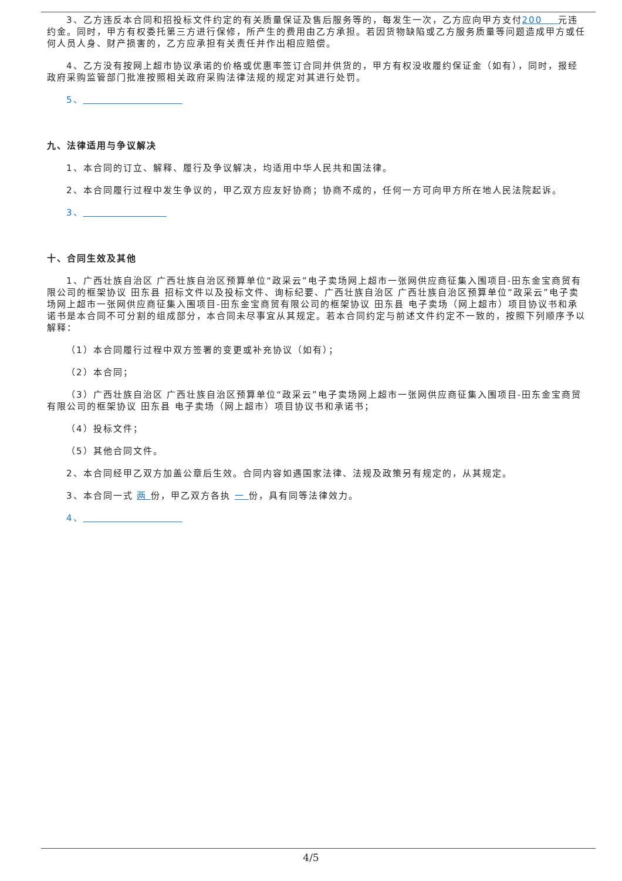3、乙方违反本合同和招投标文件约定的有关质量保证及售后服务等的，每发生一次，乙方应向甲方支付200 元违约金。同时，甲方有权委托第三方进行保修，所产生的费用由乙方承担。若因货物缺陷或乙方服务质量等问题造成甲方或任何人员人身、财产损害的，乙方应承担有关责任并作出相应赔偿。
4、乙方没有按网上超市协议承诺的价格或优惠率签订合同并供货的，甲方有权没收履约保证金（如有），同时，报经政府采购监管部门批准按照相关政府采购法律法规的规定对其进行处罚。
5、
九、法律适用与争议解决
1、本合同的订立、解释、履行及争议解决，均适用中华人民共和国法律。
2、本合同履行过程中发生争议的，甲乙双方应友好协商；协商不成的，任何一方可向甲方所在地人民法院起诉。
3、
十、合同生效及其他
1、广西壮族自治区 广西壮族自治区预算单位“政采云”电子卖场网上超市一张网供应商征集入围项目-田东金宝商贸有限公司的框架协议 田东县 招标文件以及投标文件、询标纪要、广西壮族自治区 广西壮族自治区预算单位“政采云”电子卖场网上超市一张网供应商征集入围项目-田东金宝商贸有限公司的框架协议 田东县 电子卖场（网上超市）项目协议书和承诺书是本合同不可分割的组成部分，本合同未尽事宜从其规定。若本合同约定与前述文件约定不一致的，按照下列顺序予以解释：
（1）本合同履行过程中双方签署的变更或补充协议（如有）；
（2）本合同；
（3）广西壮族自治区 广西壮族自治区预算单位“政采云”电子卖场网上超市一张网供应商征集入围项目-田东金宝商贸有限公司的框架协议 田东县 电子卖场（网上超市）项目协议书和承诺书；
（4）投标文件；
（5）其他合同文件。
2、本合同经甲乙双方加盖公章后生效。合同内容如遇国家法律、法规及政策另有规定的，从其规定。
3、本合同一式 两 份，甲乙双方各执 一 份，具有同等法律效力。
4、
4/5